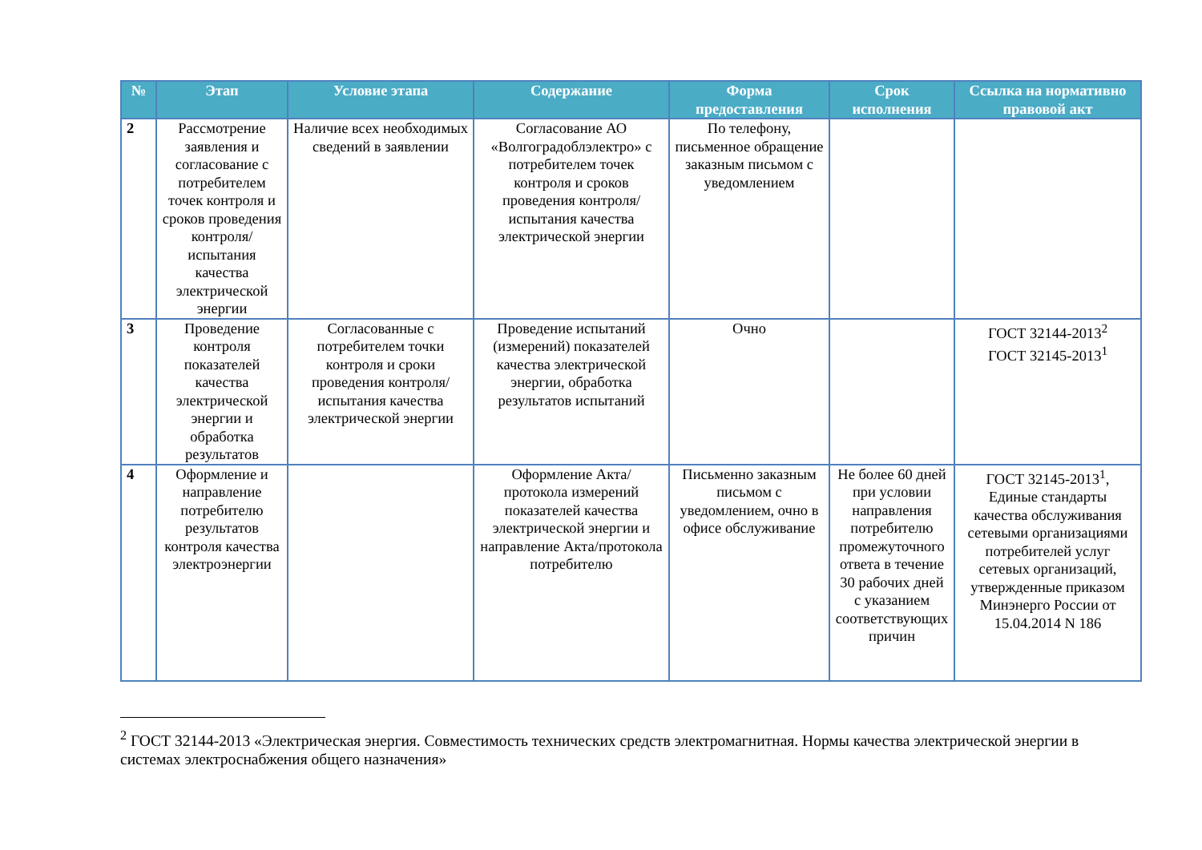| № | Этап | Условие этапа | Содержание | Форма предоставления | Срок исполнения | Ссылка на нормативно правовой акт |
| --- | --- | --- | --- | --- | --- | --- |
| 2 | Рассмотрение заявления и согласование с потребителем точек контроля и сроков проведения контроля/испытания качества электрической энергии | Наличие всех необходимых сведений в заявлении | Согласование АО «Волгоградоблэлектро» с потребителем точек контроля и сроков проведения контроля/испытания качества электрической энергии | По телефону, письменное обращение заказным письмом с уведомлением | | |
| 3 | Проведение контроля показателей качества электрической энергии и обработка результатов | Согласованные с потребителем точки контроля и сроки проведения контроля/испытания качества электрической энергии | Проведение испытаний (измерений) показателей качества электрической энергии, обработка результатов испытаний | Очно | | ГОСТ 32144-2013<sup>2</sup> ГОСТ 32145-2013<sup>1</sup> |
| 4 | Оформление и направление потребителю результатов контроля качества электроэнергии | | Оформление Акта/ протокола измерений показателей качества электрической энергии и направление Акта/протокола потребителю | Письменно заказным письмом с уведомлением, очно в офисе обслуживание | Не более 60 дней при условии направления потребителю промежуточного ответа в течение 30 рабочих дней с указанием соответствующих причин | ГОСТ 32145-2013<sup>1</sup>, Единые стандарты качества обслуживания сетевыми организациями потребителей услуг сетевых организаций, утвержденные приказом Минэнерго России от 15.04.2014 N 186 |
<sup>2</sup> ГОСТ 32144-2013 «Электрическая энергия. Совместимость технических средств электромагнитная. Нормы качества электрической энергии в системах электроснабжения общего назначения»